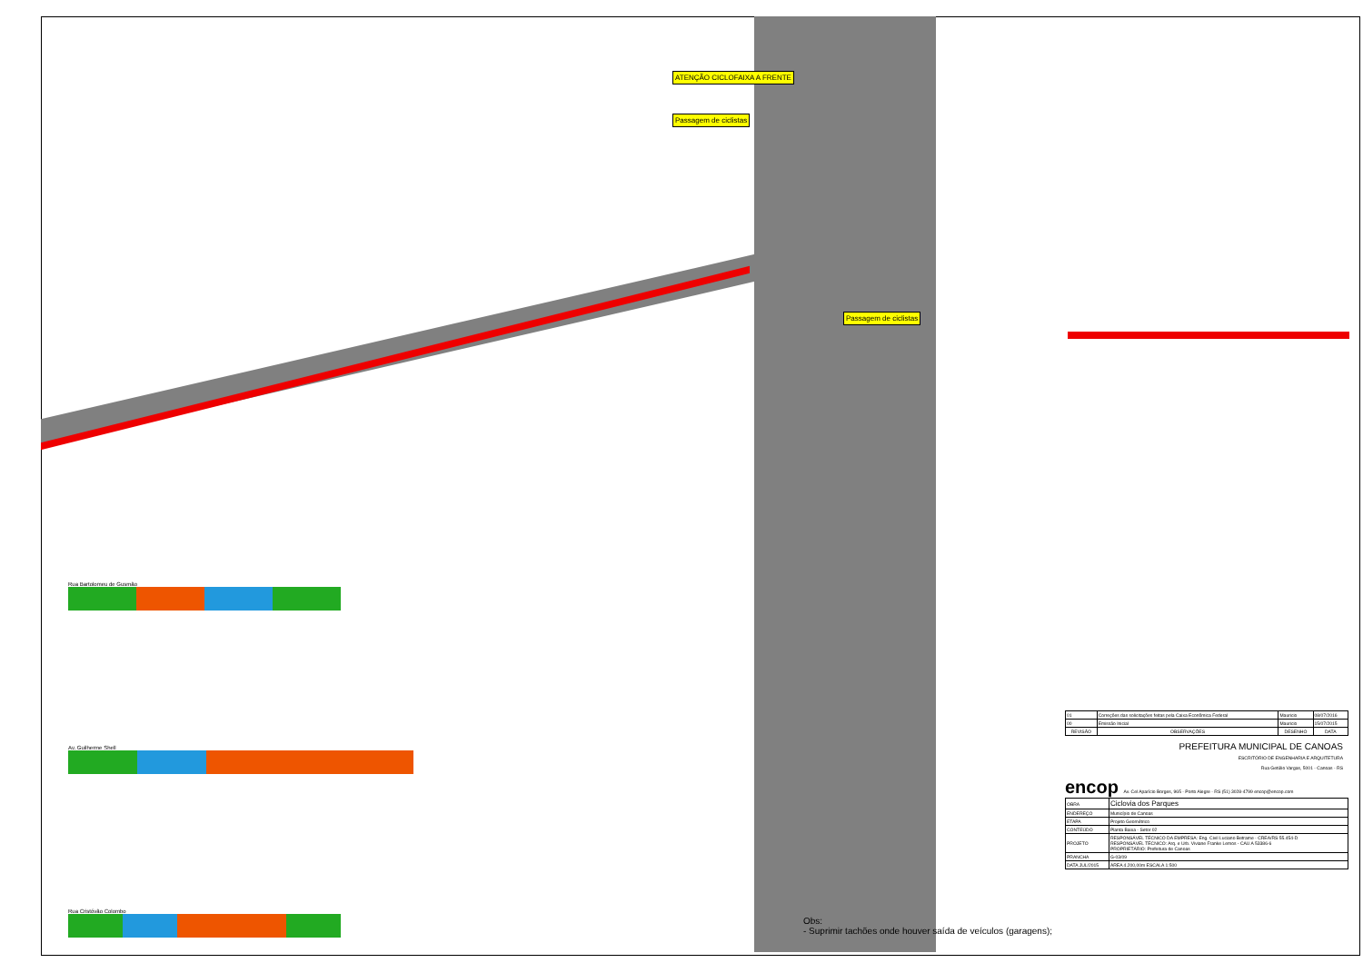ATENÇÃO CICLOFAIXA A FRENTE
Passagem de ciclistas
Passagem de ciclistas
Rua Bartolomeu de Gusmão
Av. Guilherme Shell
Rua Cristóvão Colombo
Obs:
- Suprimir tachões onde houver saída de veículos (garagens);
| 01 | Correções das solicitações feitas pela Caixa Econômica Federal | Mauricio | 08/07/2016 |
| 00 | Emissão Inicial | Mauricio | 15/07/2015 |
| REVISÃO | OBSERVAÇÕES | DESENHO | DATA |
PREFEITURA MUNICIPAL DE CANOAS
ESCRITÓRIO DE ENGENHARIA E ARQUITETURA
Rua Getúlio Vargas, 5001 - Canoas - RS
encop Av. Cel Aparício Borges, 965 - Porto Alegre - RS (51) 3028-4799 encop@encop.com
| OBRA | Ciclovia dos Parques |
| ENDEREÇO | Município de Canoas |
| ETAPA | Projeto Geométrico |
| CONTEÚDO | Planta Baixa - Setor 02 |
| PROJETO | RESPONSÁVEL TÉCNICO DA EMPRESA: Eng. Civil Luciano Betrame - CREA/RS 55.454-D RESPONSÁVEL TÉCNICO: Arq. e Urb. Viviane Franke Lemos - CAU A 53386-6 PROPRIETÁRIO: Prefeitura de Canoas |
| PRANCHA | G-03/09 |
| DATA JUL/2015 | ÁREA 4.200,00m ESCALA 1:500 |